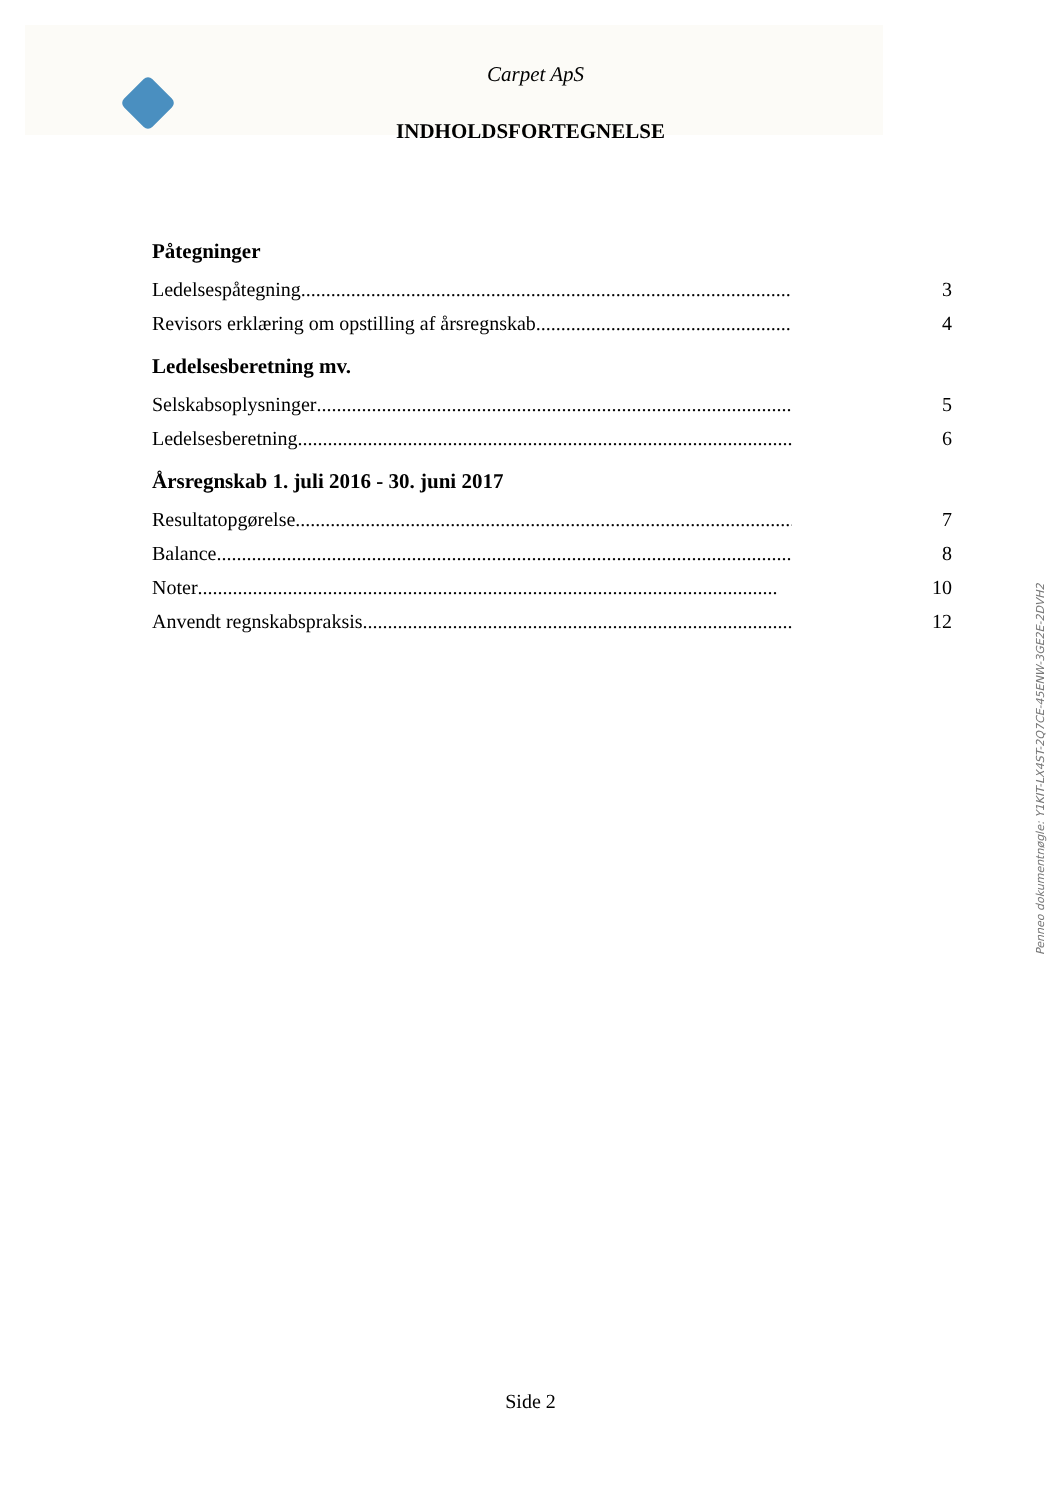Carpet ApS
INDHOLDSFORTEGNELSE
Påtegninger
Ledelsespåtegning ........................................................................................................ 3
Revisors erklæring om opstilling af årsregnskab ........................................................................ 4
Ledelsesberetning mv.
Selskabsoplysninger ........................................................................................................ 5
Ledelsesberetning ........................................................................................................ 6
Årsregnskab 1. juli 2016 - 30. juni 2017
Resultatopgørelse ........................................................................................................ 7
Balance .................................................................................................................... 8
Noter .................................................................................................................... 10
Anvendt regnskabspraksis ........................................................................................................ 12
Penneo dokumentnøgle: Y1KIT-LX4ST-2Q7CE-45ENW-3GE2E-2DVH2
Side 2